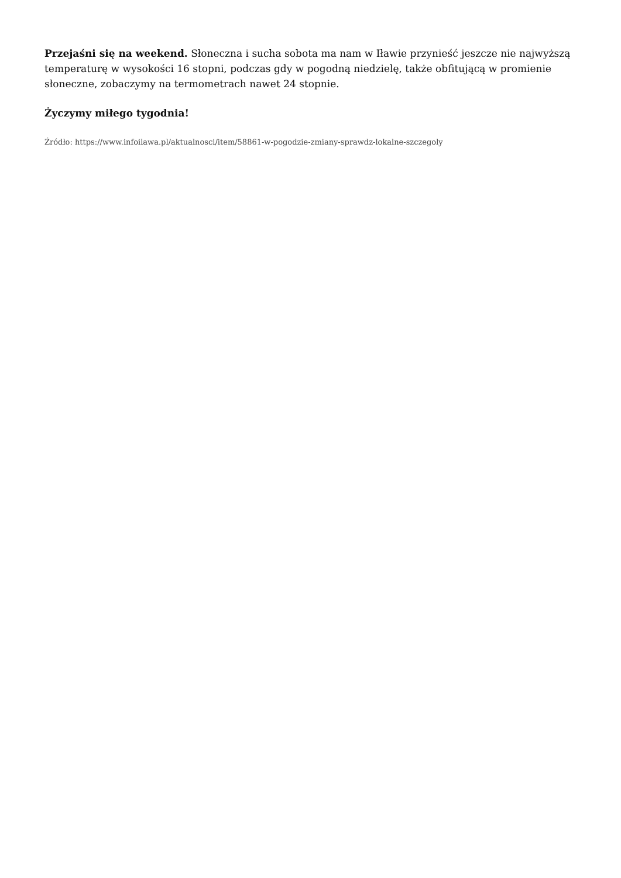Przejaśni się na weekend. Słoneczna i sucha sobota ma nam w Iławie przynieść jeszcze nie najwyższą temperaturę w wysokości 16 stopni, podczas gdy w pogodną niedzielę, także obfitującą w promienie słoneczne, zobaczymy na termometrach nawet 24 stopnie.
Życzymy miłego tygodnia!
Źródło: https://www.infoilawa.pl/aktualnosci/item/58861-w-pogodzie-zmiany-sprawdz-lokalne-szczegoly